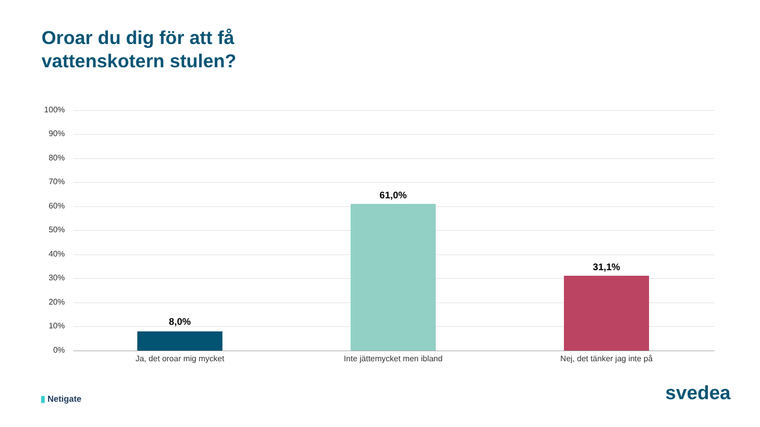Oroar du dig för att få
vattenskotern stulen?
100%
90%
80%
70%
60%
50%
40%
30%
20%
10%
0%
8,0%
61,0%
31,1%
Ja, det oroar mig mycket Inte jättemycket men ibland Nej, det tänker jag inte på
▮ Netigate svedea